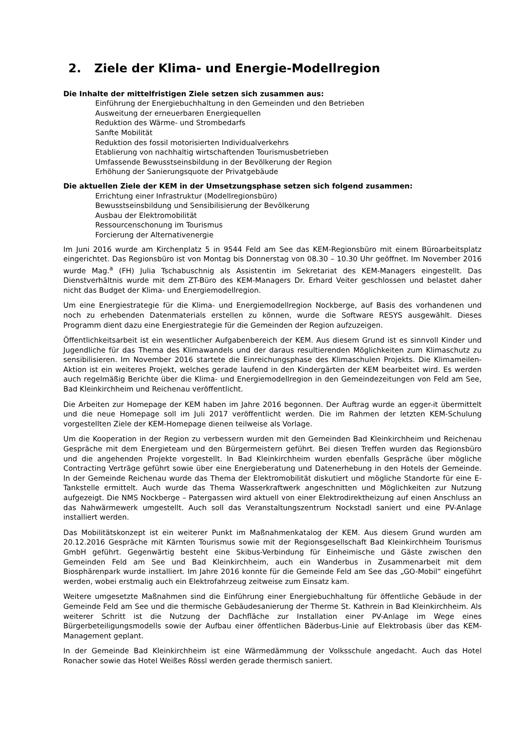2. Ziele der Klima- und Energie-Modellregion
Die Inhalte der mittelfristigen Ziele setzen sich zusammen aus:
Einführung der Energiebuchhaltung in den Gemeinden und den Betrieben
Ausweitung der erneuerbaren Energiequellen
Reduktion des Wärme- und Strombedarfs
Sanfte Mobilität
Reduktion des fossil motorisierten Individualverkehrs
Etablierung von nachhaltig wirtschaftenden Tourismusbetrieben
Umfassende Bewusstseinsbildung in der Bevölkerung der Region
Erhöhung der Sanierungsquote der Privatgebäude
Die aktuellen Ziele der KEM in der Umsetzungsphase setzen sich folgend zusammen:
Errichtung einer Infrastruktur (Modellregionsbüro)
Bewusstseinsbildung und Sensibilisierung der Bevölkerung
Ausbau der Elektromobilität
Ressourcenschonung im Tourismus
Forcierung der Alternativenergie
Im Juni 2016 wurde am Kirchenplatz 5 in 9544 Feld am See das KEM-Regionsbüro mit einem Büroarbeitsplatz eingerichtet. Das Regionsbüro ist von Montag bis Donnerstag von 08.30 – 10.30 Uhr geöffnet. Im November 2016 wurde Mag.<sup>a</sup> (FH) Julia Tschabuschnig als Assistentin im Sekretariat des KEM-Managers eingestellt. Das Dienstverhältnis wurde mit dem ZT-Büro des KEM-Managers Dr. Erhard Veiter geschlossen und belastet daher nicht das Budget der Klima- und Energiemodellregion.
Um eine Energiestrategie für die Klima- und Energiemodellregion Nockberge, auf Basis des vorhandenen und noch zu erhebenden Datenmaterials erstellen zu können, wurde die Software RESYS ausgewählt. Dieses Programm dient dazu eine Energiestrategie für die Gemeinden der Region aufzuzeigen.
Öffentlichkeitsarbeit ist ein wesentlicher Aufgabenbereich der KEM. Aus diesem Grund ist es sinnvoll Kinder und Jugendliche für das Thema des Klimawandels und der daraus resultierenden Möglichkeiten zum Klimaschutz zu sensibilisieren. Im November 2016 startete die Einreichungsphase des Klimaschulen Projekts. Die Klimameilen-Aktion ist ein weiteres Projekt, welches gerade laufend in den Kindergärten der KEM bearbeitet wird. Es werden auch regelmäßig Berichte über die Klima- und Energiemodellregion in den Gemeindezeitungen von Feld am See, Bad Kleinkirchheim und Reichenau veröffentlicht.
Die Arbeiten zur Homepage der KEM haben im Jahre 2016 begonnen. Der Auftrag wurde an egger-it übermittelt und die neue Homepage soll im Juli 2017 veröffentlicht werden. Die im Rahmen der letzten KEM-Schulung vorgestellten Ziele der KEM-Homepage dienen teilweise als Vorlage.
Um die Kooperation in der Region zu verbessern wurden mit den Gemeinden Bad Kleinkirchheim und Reichenau Gespräche mit dem Energieteam und den Bürgermeistern geführt. Bei diesen Treffen wurden das Regionsbüro und die angehenden Projekte vorgestellt. In Bad Kleinkirchheim wurden ebenfalls Gespräche über mögliche Contracting Verträge geführt sowie über eine Energieberatung und Datenerhebung in den Hotels der Gemeinde. In der Gemeinde Reichenau wurde das Thema der Elektromobilität diskutiert und mögliche Standorte für eine E-Tankstelle ermittelt. Auch wurde das Thema Wasserkraftwerk angeschnitten und Möglichkeiten zur Nutzung aufgezeigt. Die NMS Nockberge – Patergassen wird aktuell von einer Elektrodirektheizung auf einen Anschluss an das Nahwärmewerk umgestellt. Auch soll das Veranstaltungszentrum Nockstadl saniert und eine PV-Anlage installiert werden.
Das Mobilitätskonzept ist ein weiterer Punkt im Maßnahmenkatalog der KEM. Aus diesem Grund wurden am 20.12.2016 Gespräche mit Kärnten Tourismus sowie mit der Regionsgesellschaft Bad Kleinkirchheim Tourismus GmbH geführt. Gegenwärtig besteht eine Skibus-Verbindung für Einheimische und Gäste zwischen den Gemeinden Feld am See und Bad Kleinkirchheim, auch ein Wanderbus in Zusammenarbeit mit dem Biosphärenpark wurde installiert. Im Jahre 2016 konnte für die Gemeinde Feld am See das „GO-Mobil“ eingeführt werden, wobei erstmalig auch ein Elektrofahrzeug zeitweise zum Einsatz kam.
Weitere umgesetzte Maßnahmen sind die Einführung einer Energiebuchhaltung für öffentliche Gebäude in der Gemeinde Feld am See und die thermische Gebäudesanierung der Therme St. Kathrein in Bad Kleinkirchheim. Als weiterer Schritt ist die Nutzung der Dachfläche zur Installation einer PV-Anlage im Wege eines Bürgerbeteiligungsmodells sowie der Aufbau einer öffentlichen Bäderbus-Linie auf Elektrobasis über das KEM-Management geplant.
In der Gemeinde Bad Kleinkirchheim ist eine Wärmedämmung der Volksschule angedacht. Auch das Hotel Ronacher sowie das Hotel Weißes Rössl werden gerade thermisch saniert.